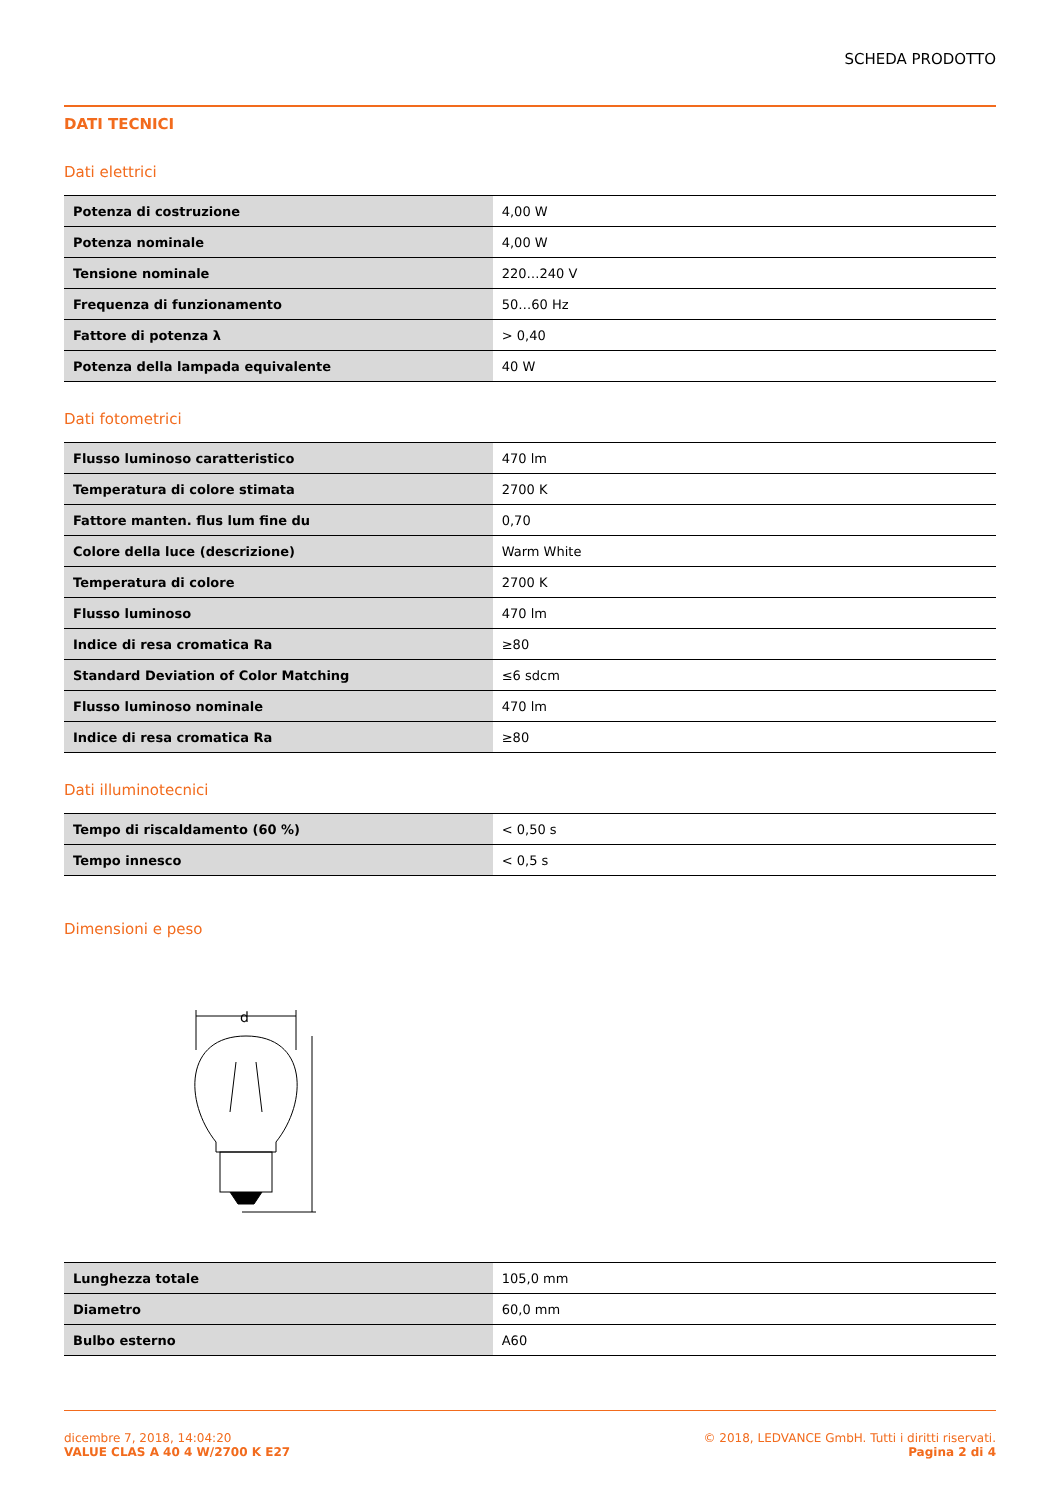SCHEDA PRODOTTO
DATI TECNICI
Dati elettrici
| Potenza di costruzione | 4,00 W |
| Potenza nominale | 4,00 W |
| Tensione nominale | 220…240 V |
| Frequenza di funzionamento | 50…60 Hz |
| Fattore di potenza λ | > 0,40 |
| Potenza della lampada equivalente | 40 W |
Dati fotometrici
| Flusso luminoso caratteristico | 470 lm |
| Temperatura di colore stimata | 2700 K |
| Fattore manten. flus lum fine du | 0,70 |
| Colore della luce (descrizione) | Warm White |
| Temperatura di colore | 2700 K |
| Flusso luminoso | 470 lm |
| Indice di resa cromatica Ra | ≥80 |
| Standard Deviation of Color Matching | ≤6 sdcm |
| Flusso luminoso nominale | 470 lm |
| Indice di resa cromatica Ra | ≥80 |
Dati illuminotecnici
| Tempo di riscaldamento (60 %) | < 0,50 s |
| Tempo innesco | < 0,5 s |
Dimensioni e peso
d
| Lunghezza totale | 105,0 mm |
| Diametro | 60,0 mm |
| Bulbo esterno | A60 |
dicembre 7, 2018, 14:04:20
VALUE CLAS A 40 4 W/2700 K E27
© 2018, LEDVANCE GmbH. Tutti i diritti riservati.
Pagina 2 di 4